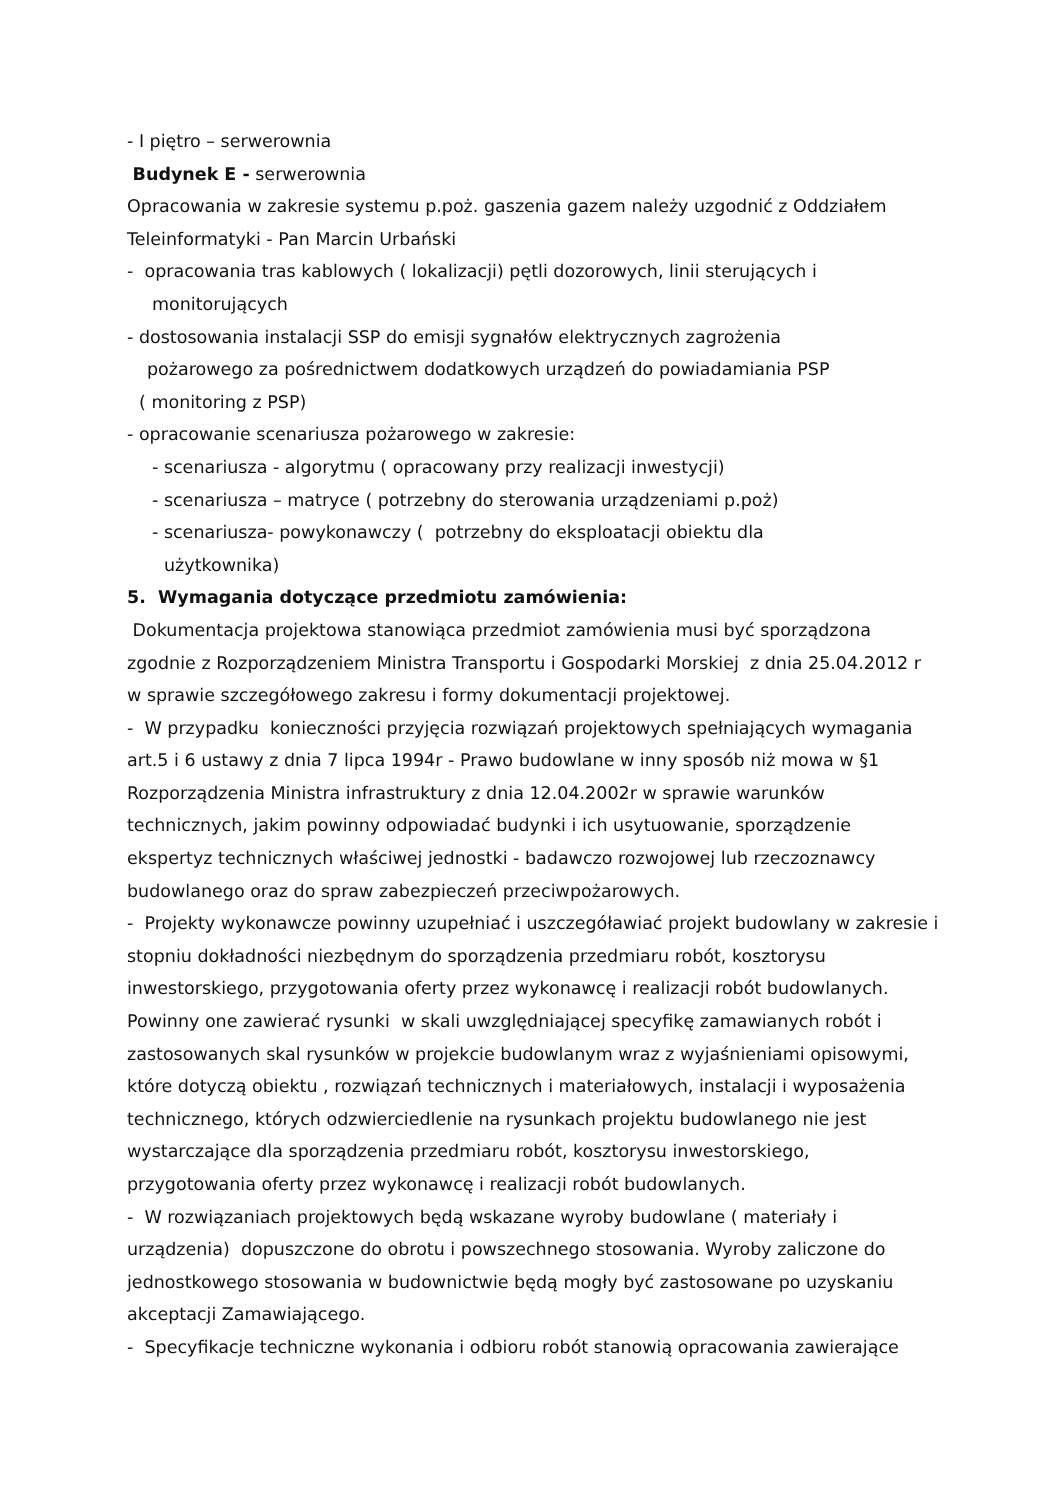- I piętro – serwerownia
Budynek E - serwerownia
Opracowania w zakresie systemu p.poż. gaszenia gazem należy uzgodnić z Oddziałem Teleinformatyki - Pan Marcin Urbański
- opracowania tras kablowych ( lokalizacji) pętli dozorowych, linii sterujących i
monitorujących
- dostosowania instalacji SSP do emisji sygnałów elektrycznych zagrożenia
pożarowego za pośrednictwem dodatkowych urządzeń do powiadamiania PSP
( monitoring z PSP)
- opracowanie scenariusza pożarowego w zakresie:
- scenariusza - algorytmu ( opracowany przy realizacji inwestycji)
- scenariusza – matryce ( potrzebny do sterowania urządzeniami p.poż)
- scenariusza- powykonawczy ( potrzebny do eksploatacji obiektu dla
użytkownika)
5. Wymagania dotyczące przedmiotu zamówienia:
Dokumentacja projektowa stanowiąca przedmiot zamówienia musi być sporządzona zgodnie z Rozporządzeniem Ministra Transportu i Gospodarki Morskiej z dnia 25.04.2012 r w sprawie szczegółowego zakresu i formy dokumentacji projektowej.
- W przypadku konieczności przyjęcia rozwiązań projektowych spełniających wymagania art.5 i 6 ustawy z dnia 7 lipca 1994r - Prawo budowlane w inny sposób niż mowa w §1 Rozporządzenia Ministra infrastruktury z dnia 12.04.2002r w sprawie warunków technicznych, jakim powinny odpowiadać budynki i ich usytuowanie, sporządzenie ekspertyz technicznych właściwej jednostki - badawczo rozwojowej lub rzeczoznawcy budowlanego oraz do spraw zabezpieczeń przeciwpożarowych.
- Projekty wykonawcze powinny uzupełniać i uszczegóławiać projekt budowlany w zakresie i stopniu dokładności niezbędnym do sporządzenia przedmiaru robót, kosztorysu inwestorskiego, przygotowania oferty przez wykonawcę i realizacji robót budowlanych. Powinny one zawierać rysunki w skali uwzględniającej specyfikę zamawianych robót i zastosowanych skal rysunków w projekcie budowlanym wraz z wyjaśnieniami opisowymi, które dotyczą obiektu , rozwiązań technicznych i materiałowych, instalacji i wyposażenia technicznego, których odzwierciedlenie na rysunkach projektu budowlanego nie jest wystarczające dla sporządzenia przedmiaru robót, kosztorysu inwestorskiego, przygotowania oferty przez wykonawcę i realizacji robót budowlanych.
- W rozwiązaniach projektowych będą wskazane wyroby budowlane ( materiały i urządzenia) dopuszczone do obrotu i powszechnego stosowania. Wyroby zaliczone do jednostkowego stosowania w budownictwie będą mogły być zastosowane po uzyskaniu akceptacji Zamawiającego.
- Specyfikacje techniczne wykonania i odbioru robót stanowią opracowania zawierające